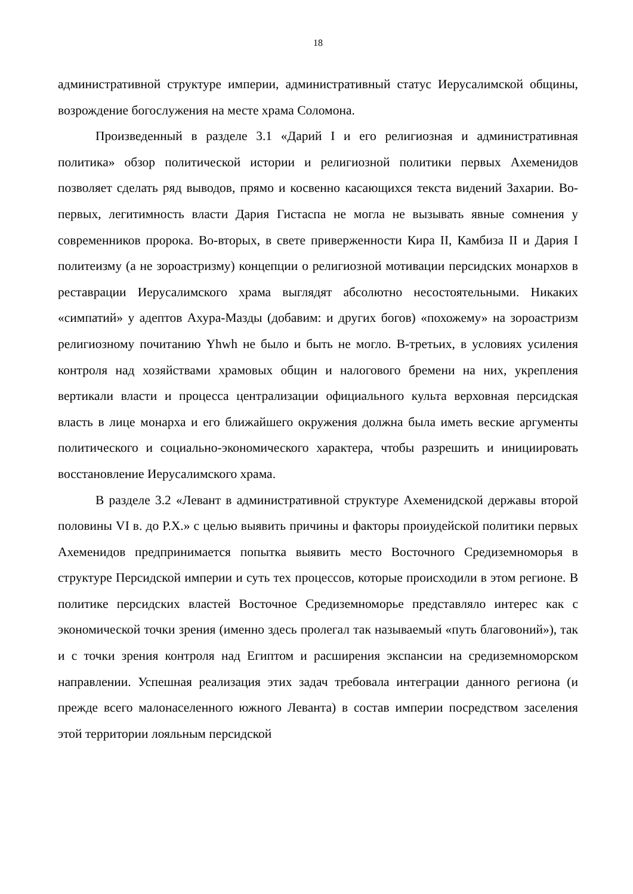18
административной структуре империи, административный статус Иерусалимской общины, возрождение богослужения на месте храма Соломона.
Произведенный в разделе 3.1 «Дарий I и его религиозная и административная политика» обзор политической истории и религиозной политики первых Ахеменидов позволяет сделать ряд выводов, прямо и косвенно касающихся текста видений Захарии. Во-первых, легитимность власти Дария Гистаспа не могла не вызывать явные сомнения у современников пророка. Во-вторых, в свете приверженности Кира II, Камбиза II и Дария I политеизму (а не зороастризму) концепции о религиозной мотивации персидских монархов в реставрации Иерусалимского храма выглядят абсолютно несостоятельными. Никаких «симпатий» у адептов Ахура-Мазды (добавим: и других богов) «похожему» на зороастризм религиозному почитанию Yhwh не было и быть не могло. В-третьих, в условиях усиления контроля над хозяйствами храмовых общин и налогового бремени на них, укрепления вертикали власти и процесса централизации официального культа верховная персидская власть в лице монарха и его ближайшего окружения должна была иметь веские аргументы политического и социально-экономического характера, чтобы разрешить и инициировать восстановление Иерусалимского храма.
В разделе 3.2 «Левант в административной структуре Ахеменидской державы второй половины VI в. до Р.Х.» с целью выявить причины и факторы проиудейской политики первых Ахеменидов предпринимается попытка выявить место Восточного Средиземноморья в структуре Персидской империи и суть тех процессов, которые происходили в этом регионе. В политике персидских властей Восточное Средиземноморье представляло интерес как с экономической точки зрения (именно здесь пролегал так называемый «путь благовоний»), так и с точки зрения контроля над Египтом и расширения экспансии на средиземноморском направлении. Успешная реализация этих задач требовала интеграции данного региона (и прежде всего малонаселенного южного Леванта) в состав империи посредством заселения этой территории лояльным персидской